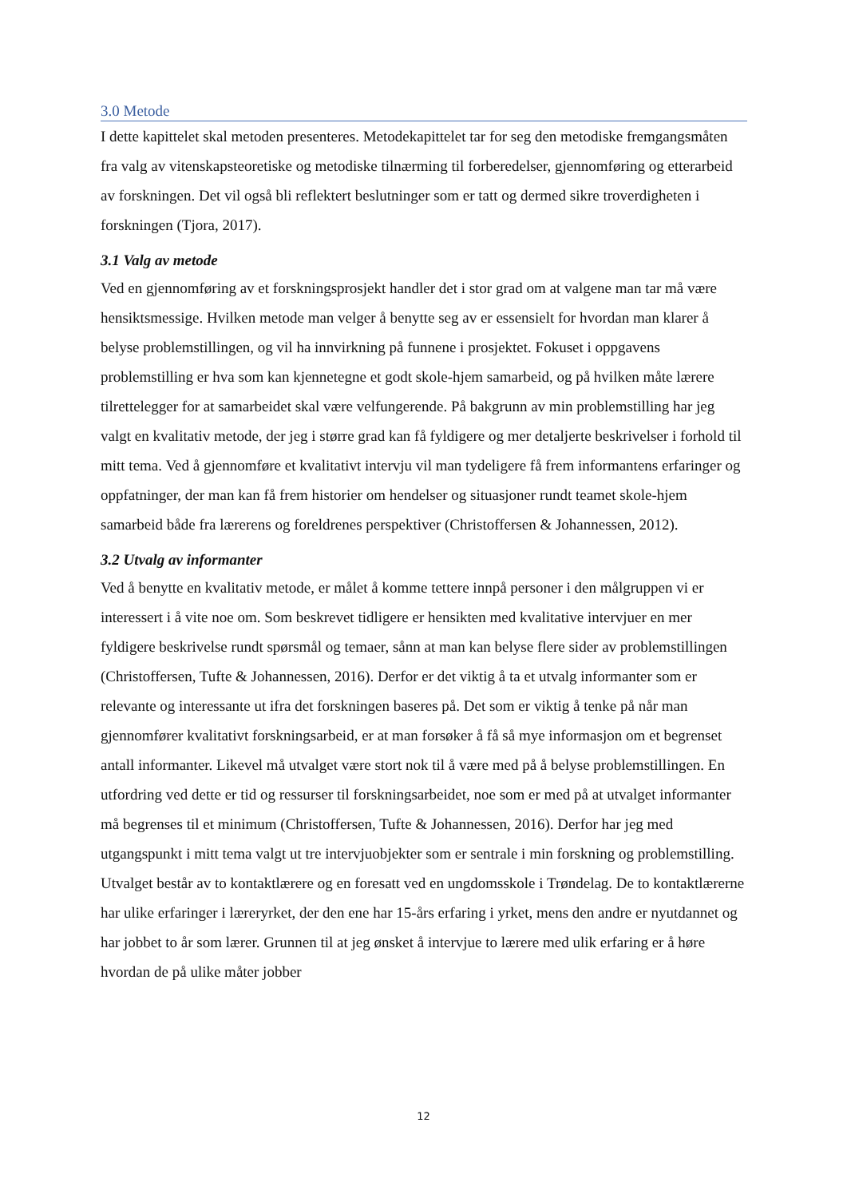3.0 Metode
I dette kapittelet skal metoden presenteres. Metodekapittelet tar for seg den metodiske fremgangsmåten fra valg av vitenskapsteoretiske og metodiske tilnærming til forberedelser, gjennomføring og etterarbeid av forskningen. Det vil også bli reflektert beslutninger som er tatt og dermed sikre troverdigheten i forskningen (Tjora, 2017).
3.1 Valg av metode
Ved en gjennomføring av et forskningsprosjekt handler det i stor grad om at valgene man tar må være hensiktsmessige. Hvilken metode man velger å benytte seg av er essensielt for hvordan man klarer å belyse problemstillingen, og vil ha innvirkning på funnene i prosjektet. Fokuset i oppgavens problemstilling er hva som kan kjennetegne et godt skole-hjem samarbeid, og på hvilken måte lærere tilrettelegger for at samarbeidet skal være velfungerende. På bakgrunn av min problemstilling har jeg valgt en kvalitativ metode, der jeg i større grad kan få fyldigere og mer detaljerte beskrivelser i forhold til mitt tema. Ved å gjennomføre et kvalitativt intervju vil man tydeligere få frem informantens erfaringer og oppfatninger, der man kan få frem historier om hendelser og situasjoner rundt teamet skole-hjem samarbeid både fra lærerens og foreldrenes perspektiver (Christoffersen & Johannessen, 2012).
3.2 Utvalg av informanter
Ved å benytte en kvalitativ metode, er målet å komme tettere innpå personer i den målgruppen vi er interessert i å vite noe om. Som beskrevet tidligere er hensikten med kvalitative intervjuer en mer fyldigere beskrivelse rundt spørsmål og temaer, sånn at man kan belyse flere sider av problemstillingen (Christoffersen, Tufte & Johannessen, 2016). Derfor er det viktig å ta et utvalg informanter som er relevante og interessante ut ifra det forskningen baseres på. Det som er viktig å tenke på når man gjennomfører kvalitativt forskningsarbeid, er at man forsøker å få så mye informasjon om et begrenset antall informanter. Likevel må utvalget være stort nok til å være med på å belyse problemstillingen. En utfordring ved dette er tid og ressurser til forskningsarbeidet, noe som er med på at utvalget informanter må begrenses til et minimum (Christoffersen, Tufte & Johannessen, 2016). Derfor har jeg med utgangspunkt i mitt tema valgt ut tre intervjuobjekter som er sentrale i min forskning og problemstilling. Utvalget består av to kontaktlærere og en foresatt ved en ungdomsskole i Trøndelag. De to kontaktlærerne har ulike erfaringer i læreryrket, der den ene har 15-års erfaring i yrket, mens den andre er nyutdannet og har jobbet to år som lærer. Grunnen til at jeg ønsket å intervjue to lærere med ulik erfaring er å høre hvordan de på ulike måter jobber
12